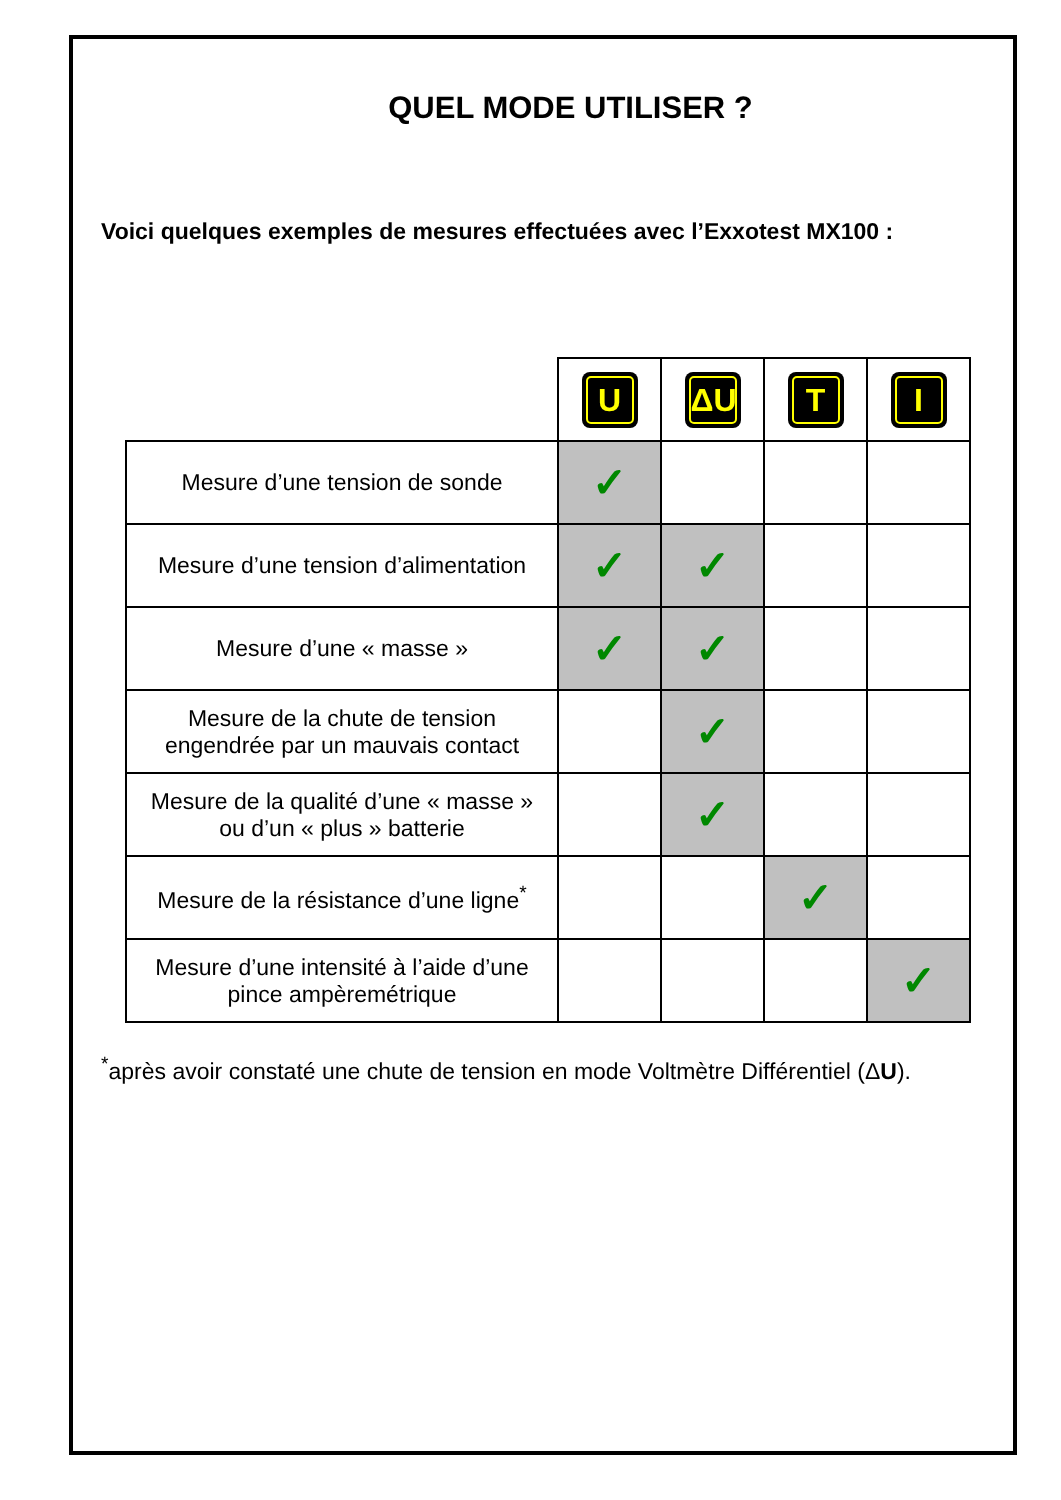QUEL MODE UTILISER ?
Voici quelques exemples de mesures effectuées avec l’Exxotest MX100 :
| | U | ΔU | T | I |
| Mesure d’une tension de sonde | ✓ | | | |
| Mesure d’une tension d’alimentation | ✓ | ✓ | | |
| Mesure d’une « masse » | ✓ | ✓ | | |
| Mesure de la chute de tension engendrée par un mauvais contact | | ✓ | | |
| Mesure de la qualité d’une « masse » ou d’un « plus » batterie | | ✓ | | |
| Mesure de la résistance d’une ligne<sup>*</sup> | | | ✓ | |
| Mesure d’une intensité à l’aide d’une pince ampèremétrique | | | | ✓ |
<sup>*</sup> après avoir constaté une chute de tension en mode Voltmètre Différentiel (ΔU).